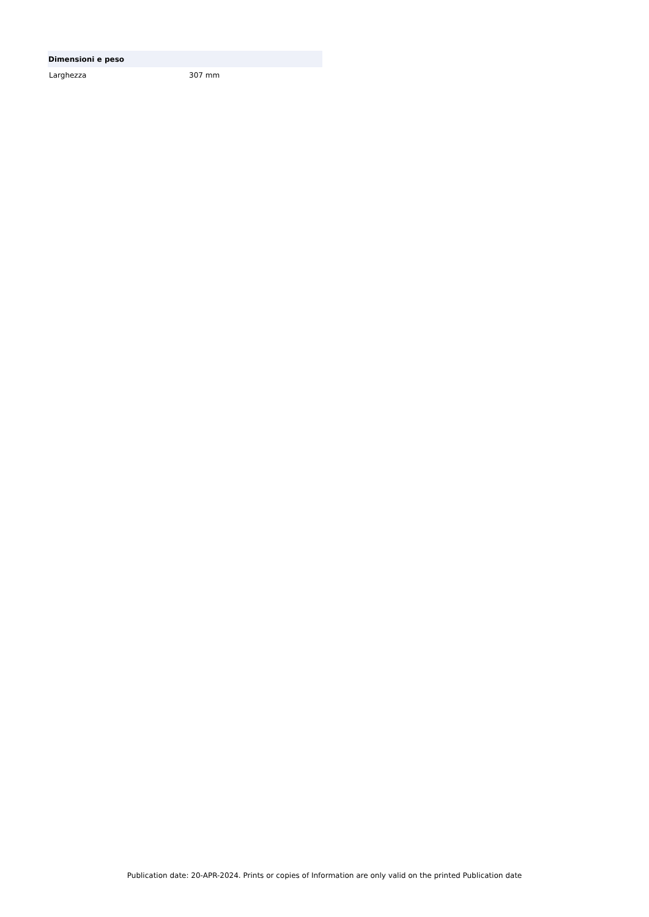| Dimensioni e peso | |
| --- | --- |
| Larghezza | 307 mm |
Publication date: 20-APR-2024. Prints or copies of Information are only valid on the printed Publication date